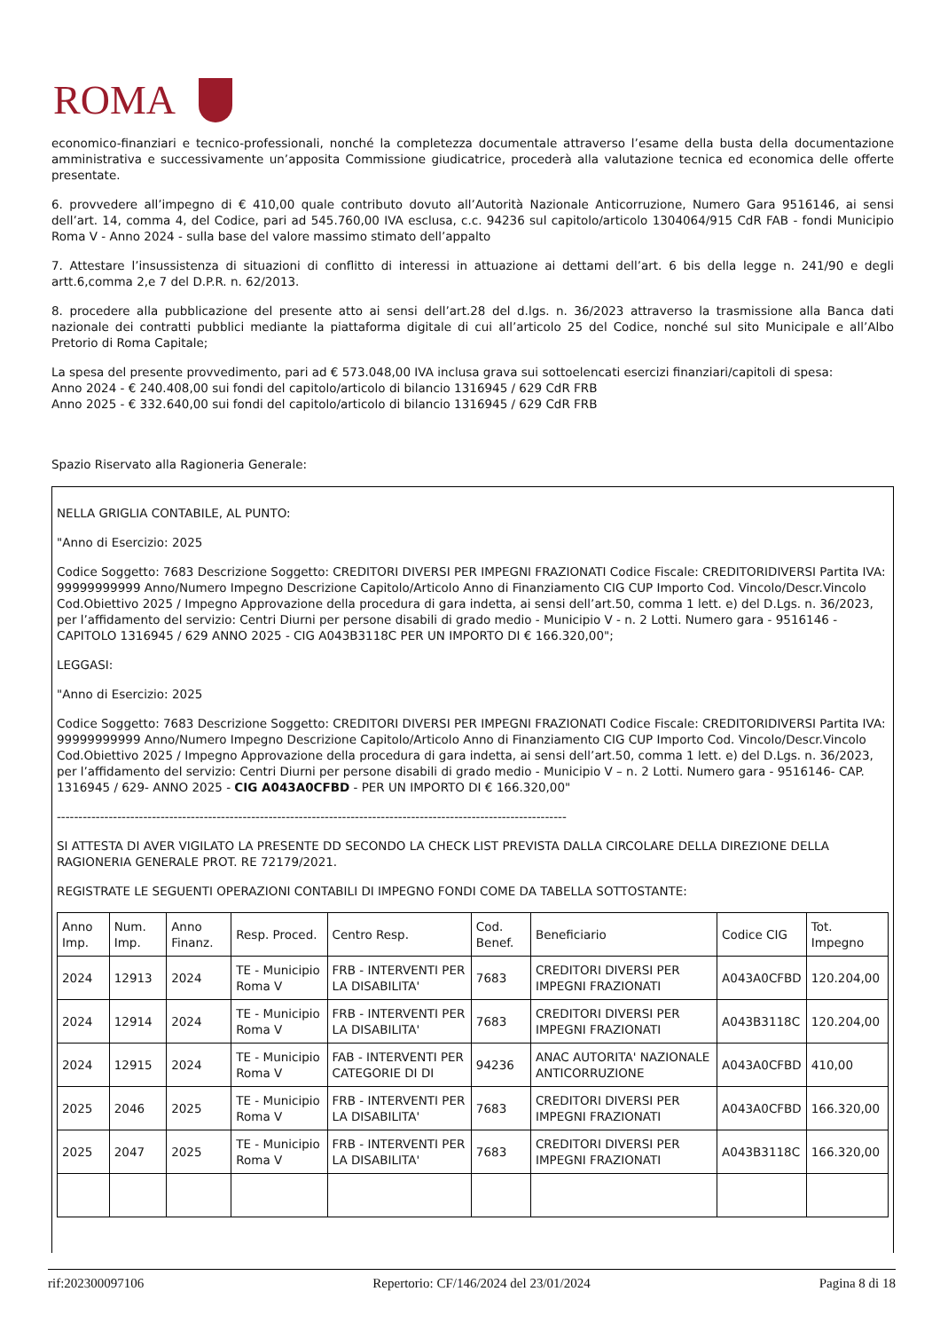ROMA
economico-finanziari e tecnico-professionali, nonché la completezza documentale attraverso l’esame della busta della documentazione amministrativa e successivamente un’apposita Commissione giudicatrice, procederà alla valutazione tecnica ed economica delle offerte presentate.
6. provvedere all’impegno di € 410,00 quale contributo dovuto all’Autorità Nazionale Anticorruzione, Numero Gara 9516146, ai sensi dell’art. 14, comma 4, del Codice, pari ad 545.760,00 IVA esclusa, c.c. 94236 sul capitolo/articolo 1304064/915 CdR FAB - fondi Municipio Roma V - Anno 2024 - sulla base del valore massimo stimato dell’appalto
7. Attestare l’insussistenza di situazioni di conflitto di interessi in attuazione ai dettami dell’art. 6 bis della legge n. 241/90 e degli artt.6,comma 2,e 7 del D.P.R. n. 62/2013.
8. procedere alla pubblicazione del presente atto ai sensi dell’art.28 del d.lgs. n. 36/2023 attraverso la trasmissione alla Banca dati nazionale dei contratti pubblici mediante la piattaforma digitale di cui all’articolo 25 del Codice, nonché sul sito Municipale e all’Albo Pretorio di Roma Capitale;
La spesa del presente provvedimento, pari ad € 573.048,00 IVA inclusa grava sui sottoelencati esercizi finanziari/capitoli di spesa:
Anno 2024 - € 240.408,00 sui fondi del capitolo/articolo di bilancio 1316945 / 629 CdR FRB
Anno 2025 - € 332.640,00 sui fondi del capitolo/articolo di bilancio 1316945 / 629 CdR FRB
Spazio Riservato alla Ragioneria Generale:
NELLA GRIGLIA CONTABILE, AL PUNTO:
"Anno di Esercizio: 2025
Codice Soggetto: 7683 Descrizione Soggetto: CREDITORI DIVERSI PER IMPEGNI FRAZIONATI Codice Fiscale: CREDITORIDIVERSI Partita IVA: 99999999999 Anno/Numero Impegno Descrizione Capitolo/Articolo Anno di Finanziamento CIG CUP Importo Cod. Vincolo/Descr.Vincolo Cod.Obiettivo 2025 / Impegno Approvazione della procedura di gara indetta, ai sensi dell’art.50, comma 1 lett. e) del D.Lgs. n. 36/2023, per l’affidamento del servizio: Centri Diurni per persone disabili di grado medio - Municipio V - n. 2 Lotti. Numero gara - 9516146 - CAPITOLO 1316945 / 629 ANNO 2025 - CIG A043B3118C PER UN IMPORTO DI € 166.320,00";
LEGGASI:
"Anno di Esercizio: 2025
Codice Soggetto: 7683 Descrizione Soggetto: CREDITORI DIVERSI PER IMPEGNI FRAZIONATI Codice Fiscale: CREDITORIDIVERSI Partita IVA: 99999999999 Anno/Numero Impegno Descrizione Capitolo/Articolo Anno di Finanziamento CIG CUP Importo Cod. Vincolo/Descr.Vincolo Cod.Obiettivo 2025 / Impegno Approvazione della procedura di gara indetta, ai sensi dell’art.50, comma 1 lett. e) del D.Lgs. n. 36/2023, per l’affidamento del servizio: Centri Diurni per persone disabili di grado medio - Municipio V – n. 2 Lotti. Numero gara - 9516146- CAP. 1316945 / 629- ANNO 2025 - CIG A043A0CFBD - PER UN IMPORTO DI € 166.320,00"
----------------------------------------------------------------------------------------------------------------------
SI ATTESTA DI AVER VIGILATO LA PRESENTE DD SECONDO LA CHECK LIST PREVISTA DALLA CIRCOLARE DELLA DIREZIONE DELLA RAGIONERIA GENERALE PROT. RE 72179/2021.
REGISTRATE LE SEGUENTI OPERAZIONI CONTABILI DI IMPEGNO FONDI COME DA TABELLA SOTTOSTANTE:
| Anno Imp. | Num. Imp. | Anno Finanz. | Resp. Proced. | Centro Resp. | Cod. Benef. | Beneficiario | Codice CIG | Tot. Impegno |
| --- | --- | --- | --- | --- | --- | --- | --- | --- |
| 2024 | 12913 | 2024 | TE - Municipio Roma V | FRB - INTERVENTI PER LA DISABILITA' | 7683 | CREDITORI DIVERSI PER IMPEGNI FRAZIONATI | A043A0CFBD | 120.204,00 |
| 2024 | 12914 | 2024 | TE - Municipio Roma V | FRB - INTERVENTI PER LA DISABILITA' | 7683 | CREDITORI DIVERSI PER IMPEGNI FRAZIONATI | A043B3118C | 120.204,00 |
| 2024 | 12915 | 2024 | TE - Municipio Roma V | FAB - INTERVENTI PER CATEGORIE DI DI | 94236 | ANAC AUTORITA' NAZIONALE ANTICORRUZIONE | A043A0CFBD | 410,00 |
| 2025 | 2046 | 2025 | TE - Municipio Roma V | FRB - INTERVENTI PER LA DISABILITA' | 7683 | CREDITORI DIVERSI PER IMPEGNI FRAZIONATI | A043A0CFBD | 166.320,00 |
| 2025 | 2047 | 2025 | TE - Municipio Roma V | FRB - INTERVENTI PER LA DISABILITA' | 7683 | CREDITORI DIVERSI PER IMPEGNI FRAZIONATI | A043B3118C | 166.320,00 |
rif:202300097106 Repertorio: CF/146/2024 del 23/01/2024 Pagina 8 di 18